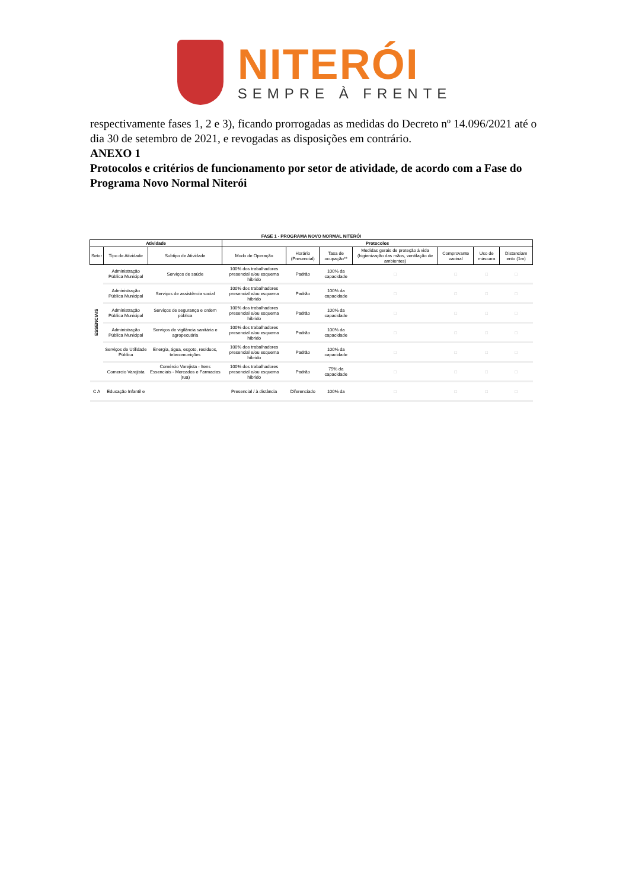NITERÓI
SEMPRE À FRENTE
respectivamente fases 1, 2 e 3), ficando prorrogadas as medidas do Decreto nº 14.096/2021 até o dia 30 de setembro de 2021, e revogadas as disposições em contrário.
ANEXO 1
Protocolos e critérios de funcionamento por setor de atividade, de acordo com a Fase do Programa Novo Normal Niterói
| FASE 1 - PROGRAMA NOVO NORMAL NITERÓI | | | | | | | | | |
| --- | --- | --- | --- | --- | --- | --- | --- | --- | --- |
| Atividade | | | Protocolos | | | | | | |
| Setor | Tipo de Atividade | Subtipo de Atividade | Modo de Operação | Horário (Presencial) | Taxa de ocupação** | Medidas gerais de proteção à vida (higienização das mãos, ventilação de ambientes) | Comprovante vacinal | Uso de máscara | Distanciam ento (1m) |
| ESSENCIAIS | Administração Pública Municipal | Serviços de saúde | 100% dos trabalhadores presencial e/ou esquema híbrido | Padrão | 100% da capacidade | □ | □ | □ | □ |
| | Administração Pública Municipal | Serviços de assistência social | 100% dos trabalhadores presencial e/ou esquema híbrido | Padrão | 100% da capacidade | □ | □ | □ | □ |
| | Administração Pública Municipal | Serviços de segurança e ordem pública | 100% dos trabalhadores presencial e/ou esquema híbrido | Padrão | 100% da capacidade | □ | □ | □ | □ |
| | Administração Pública Municipal | Serviços de vigilância sanitária e agropecuária | 100% dos trabalhadores presencial e/ou esquema híbrido | Padrão | 100% da capacidade | □ | □ | □ | □ |
| | Serviços de Utilidade Pública | Energia, água, esgoto, resíduos, telecomunições | 100% dos trabalhadores presencial e/ou esquema híbrido | Padrão | 100% da capacidade | □ | □ | □ | □ |
| | Comercio Varejista | Comércio Varejista - Itens Essenciais - Mercados e Farmacias (rua) | 100% dos trabalhadores presencial e/ou esquema híbrido | Padrão | 75% da capacidade | □ | □ | □ | □ |
| C A | Educação Infantil e | | Presencial / à distância | Diferenciado | 100% da | □ | □ | □ | □ |